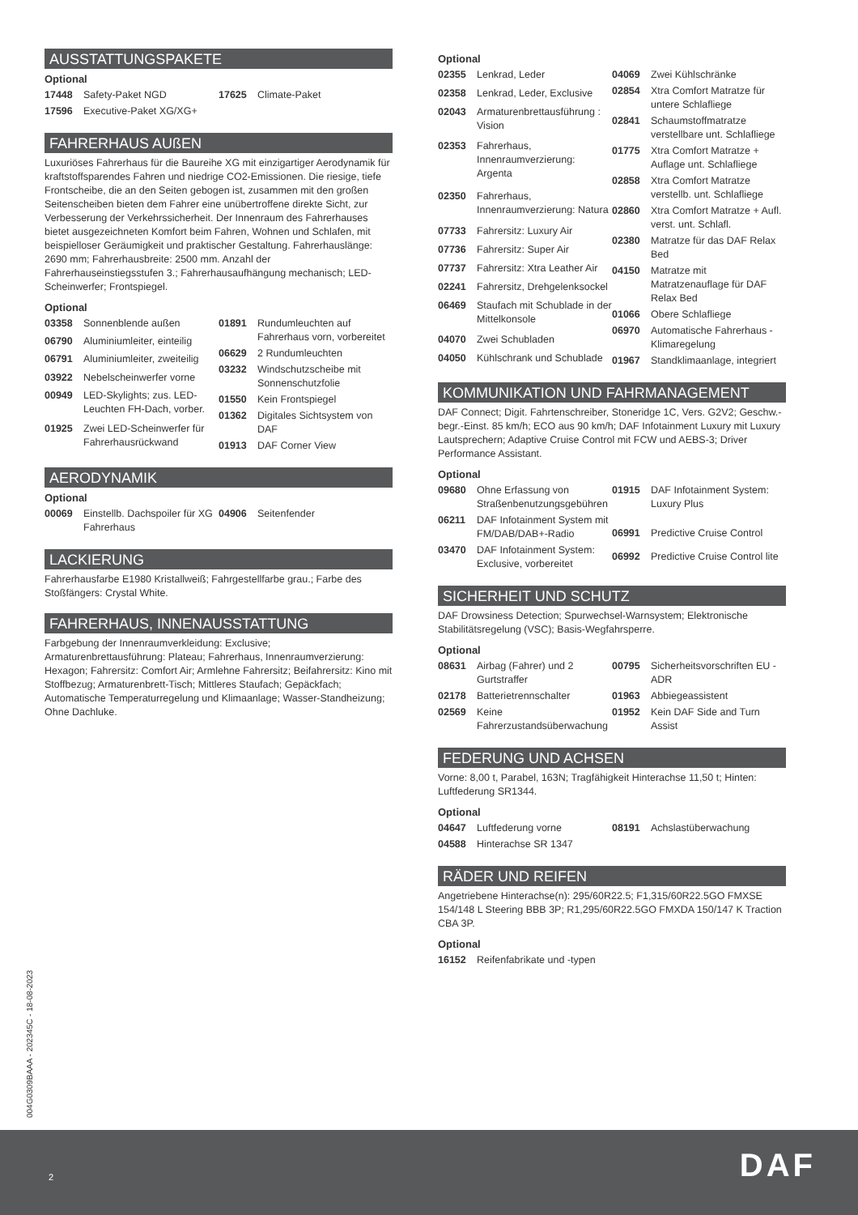AUSSTATTUNGSPAKETE
Optional
| 17448 | Safety-Paket NGD |
| 17596 | Executive-Paket XG/XG+ |
| 17625 | Climate-Paket |
FAHRERHAUS AUßEN
Luxuriöses Fahrerhaus für die Baureihe XG mit einzigartiger Aerodynamik für kraftstoffsparendes Fahren und niedrige CO2-Emissionen. Die riesige, tiefe Frontscheibe, die an den Seiten gebogen ist, zusammen mit den großen Seitenscheiben bieten dem Fahrer eine unübertroffene direkte Sicht, zur Verbesserung der Verkehrssicherheit. Der Innenraum des Fahrerhauses bietet ausgezeichneten Komfort beim Fahren, Wohnen und Schlafen, mit beispielloser Geräumigkeit und praktischer Gestaltung. Fahrerhauslänge: 2690 mm; Fahrerhausbreite: 2500 mm. Anzahl der Fahrerhauseinstiegsstufen 3.; Fahrerhausaufhängung mechanisch; LED-Scheinwerfer; Frontspiegel.
Optional
| 03358 | Sonnenblende außen |
| 06790 | Aluminiumleiter, einteilig |
| 06791 | Aluminiumleiter, zweiteilig |
| 03922 | Nebelscheinwerfer vorne |
| 00949 | LED-Skylights; zus. LED-Leuchten FH-Dach, vorber. |
| 01925 | Zwei LED-Scheinwerfer für Fahrerhausrückwand |
| 01891 | Rundumleuchten auf Fahrerhaus vorn, vorbereitet |
| 06629 | 2 Rundumleuchten |
| 03232 | Windschutzscheibe mit Sonnenschutzfolie |
| 01550 | Kein Frontspiegel |
| 01362 | Digitales Sichtsystem von DAF |
| 01913 | DAF Corner View |
AERODYNAMIK
Optional
| 00069 | Einstellb. Dachspoiler für XG Fahrerhaus |
| 04906 | Seitenfender |
LACKIERUNG
Fahrerhausfarbe E1980 Kristallweiß; Fahrgestellfarbe grau.; Farbe des Stoßfängers: Crystal White.
FAHRERHAUS, INNENAUSSTATTUNG
Farbgebung der Innenraumverkleidung: Exclusive; Armaturenbrettausführung: Plateau; Fahrerhaus, Innenraumverzierung: Hexagon; Fahrersitz: Comfort Air; Armlehne Fahrersitz; Beifahrersitz: Kino mit Stoffbezug; Armaturenbrett-Tisch; Mittleres Staufach; Gepäckfach; Automatische Temperaturregelung und Klimaanlage; Wasser-Standheizung; Ohne Dachluke.
Optional
| 02355 | Lenkrad, Leder |
| 02358 | Lenkrad, Leder, Exclusive |
| 02043 | Armaturenbrettausführung : Vision |
| 02353 | Fahrerhaus, Innenraumverzierung: Argenta |
| 02350 | Fahrerhaus, Innenraumverzierung: Natura |
| 07733 | Fahrersitz: Luxury Air |
| 07736 | Fahrersitz: Super Air |
| 07737 | Fahrersitz: Xtra Leather Air |
| 02241 | Fahrersitz, Drehgelenksockel |
| 06469 | Staufach mit Schublade in der Mittelkonsole |
| 04070 | Zwei Schubladen |
| 04050 | Kühlschrank und Schublade |
| 04069 | Zwei Kühlschränke |
| 02854 | Xtra Comfort Matratze für untere Schlafliege |
| 02841 | Schaumstoffmatratze verstellbare unt. Schlafliege |
| 01775 | Xtra Comfort Matratze + Auflage unt. Schlafliege |
| 02858 | Xtra Comfort Matratze verstellb. unt. Schlafliege |
| 02860 | Xtra Comfort Matratze + Aufl. verst. unt. Schlafl. |
| 02380 | Matratze für das DAF Relax Bed |
| 04150 | Matratze mit Matratzenauflage für DAF Relax Bed |
| 01066 | Obere Schlafliege |
| 06970 | Automatische Fahrerhaus -Klimaregelung |
| 01967 | Standklimaanlage, integriert |
KOMMUNIKATION UND FAHRMANAGEMENT
DAF Connect; Digit. Fahrtenschreiber, Stoneridge 1C, Vers. G2V2; Geschw.-begr.-Einst. 85 km/h; ECO aus 90 km/h; DAF Infotainment Luxury mit Luxury Lautsprechern; Adaptive Cruise Control mit FCW und AEBS-3; Driver Performance Assistant.
Optional
| 09680 | Ohne Erfassung von Straßenbenutzungsgebühren |
| 06211 | DAF Infotainment System mit FM/DAB/DAB+-Radio |
| 03470 | DAF Infotainment System: Exclusive, vorbereitet |
| 01915 | DAF Infotainment System: Luxury Plus |
| 06991 | Predictive Cruise Control |
| 06992 | Predictive Cruise Control lite |
SICHERHEIT UND SCHUTZ
DAF Drowsiness Detection; Spurwechsel-Warnsystem; Elektronische Stabilitätsregelung (VSC); Basis-Wegfahrsperre.
Optional
| 08631 | Airbag (Fahrer) und 2 Gurtstraffer |
| 02178 | Batterietrennschalter |
| 02569 | Keine Fahrerzustandsüberwachung |
| 00795 | Sicherheitsvorschriften EU -ADR |
| 01963 | Abbiegeassistent |
| 01952 | Kein DAF Side and Turn Assist |
FEDERUNG UND ACHSEN
Vorne: 8,00 t, Parabel, 163N; Tragfähigkeit Hinterachse 11,50 t; Hinten: Luftfederung SR1344.
Optional
| 04647 | Luftfederung vorne |
| 04588 | Hinterachse SR 1347 |
| 08191 | Achslastüberwachung |
RÄDER UND REIFEN
Angetriebene Hinterachse(n): 295/60R22.5; F1,315/60R22.5GO FMXSE 154/148 L Steering BBB 3P; R1,295/60R22.5GO FMXDA 150/147 K Traction CBA 3P.
Optional
| 16152 | Reifenfabrikate und -typen |
004G0309BAAA - 202345C - 18-08-2023
2 DAF